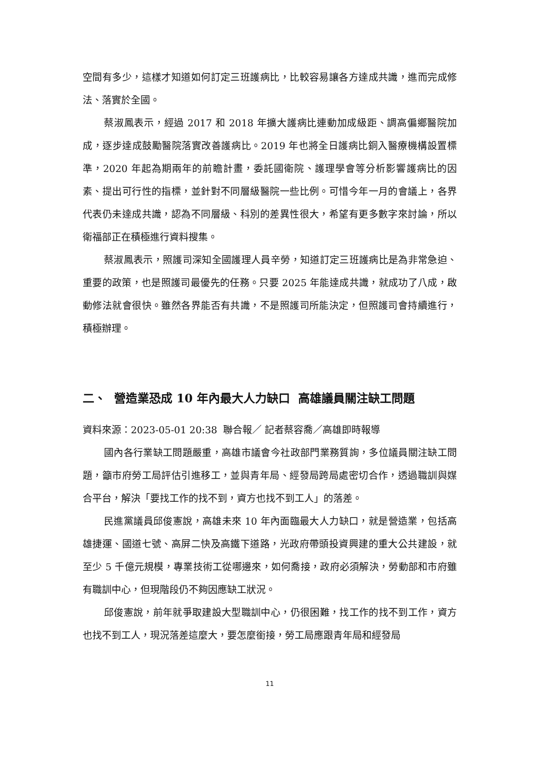空間有多少，這樣才知道如何訂定三班護病比，比較容易讓各方達成共識，進而完成修法、落實於全國。
蔡淑鳳表示，經過 2017 和 2018 年擴大護病比連動加成級距、調高偏鄉醫院加成，逐步達成鼓勵醫院落實改善護病比。2019 年也將全日護病比銅入醫療機構設置標準，2020 年起為期兩年的前瞻計畫，委託國衛院、護理學會等分析影響護病比的因素、提出可行性的指標，並針對不同層級醫院一些比例。可惜今年一月的會議上，各界代表仍未達成共識，認為不同層級、科別的差異性很大，希望有更多數字來討論，所以衛福部正在積極進行資料搜集。
蔡淑鳳表示，照護司深知全國護理人員辛勞，知道訂定三班護病比是為非常急迫、重要的政策，也是照護司最優先的任務。只要 2025 年能達成共識，就成功了八成，啟動修法就會很快。雖然各界能否有共識，不是照護司所能決定，但照護司會持續進行，積極辦理。
二、 營造業恐成 10 年內最大人力缺口 高雄議員關注缺工問題
資料來源：2023-05-01 20:38 聯合報／ 記者蔡容喬／高雄即時報導
國內各行業缺工問題嚴重，高雄市議會今社政部門業務質詢，多位議員關注缺工問題，籲市府勞工局評估引進移工，並與青年局、經發局跨局處密切合作，透過職訓與媒合平台，解決「要找工作的找不到，資方也找不到工人」的落差。
民進黨議員邱俊憲說，高雄未來 10 年內面臨最大人力缺口，就是營造業，包括高雄捷運、國道七號、高屏二快及高鐵下道路，光政府帶頭投資興建的重大公共建設，就至少 5 千億元規模，專業技術工從哪邊來，如何喬接，政府必須解決，勞動部和市府雖有職訓中心，但現階段仍不夠因應缺工狀況。
邱俊憲說，前年就爭取建設大型職訓中心，仍很困難，找工作的找不到工作，資方也找不到工人，現況落差這麼大，要怎麼銜接，勞工局應跟青年局和經發局
11